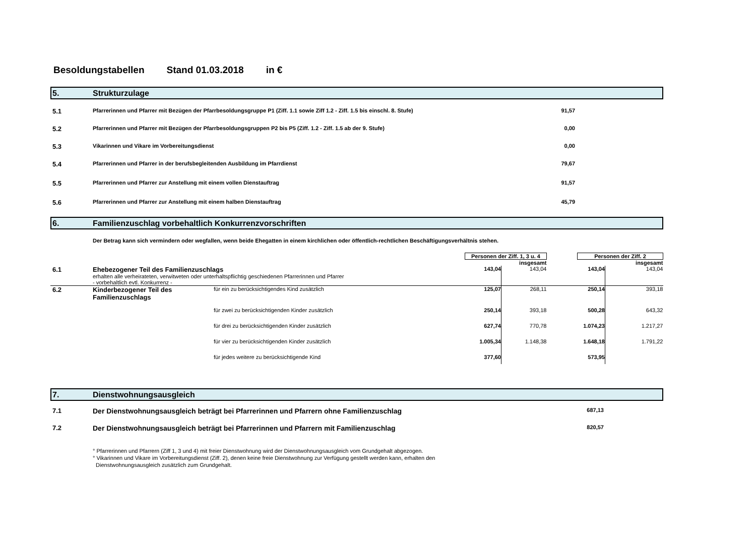Besoldungstabellen Stand 01.03.2018 in €
5. Strukturzulage
| 5.1 | Pfarrerinnen und Pfarrer mit Bezügen der Pfarrbesoldungsgruppe P1 (Ziff. 1.1 sowie Ziff 1.2 - Ziff. 1.5 bis einschl. 8. Stufe) | 91,57 | |
| 5.2 | Pfarrerinnen und Pfarrer mit Bezügen der Pfarrbesoldungsgruppen P2 bis P5 (Ziff. 1.2 - Ziff. 1.5 ab der 9. Stufe) | 0,00 | |
| 5.3 | Vikarinnen und Vikare im Vorbereitungsdienst | 0,00 | |
| 5.4 | Pfarrerinnen und Pfarrer in der berufsbegleitenden Ausbildung im Pfarrdienst | 79,67 | |
| 5.5 | Pfarrerinnen und Pfarrer zur Anstellung mit einem vollen Dienstauftrag | 91,57 | |
| 5.6 | Pfarrerinnen und Pfarrer zur Anstellung mit einem halben Dienstauftrag | 45,79 | |
6. Familienzuschlag vorbehaltlich Konkurrenzvorschriften
Der Betrag kann sich vermindern oder wegfallen, wenn beide Ehegatten in einem kirchlichen oder öffentlich-rechtlichen Beschäftigungsverhältnis stehen.
| | | | Personen der Ziff. 1, 3 u. 4 | | | Personen der Ziff. 2 | |
| | | | | insgesamt | | | insgesamt |
| 6.1 | Ehebezogener Teil des Familienzuschlags | | 143,04 | 143,04 | | 143,04 | 143,04 |
| | erhalten alle verheirateten, verwitweten oder unterhaltspflichtig geschiedenen Pfarrerinnen und Pfarrer - vorbehaltlich evtl. Konkurrenz - | | | | | | |
| 6.2 | Kinderbezogener Teil des Familienzuschlags | für ein zu berücksichtigendes Kind zusätzlich | 125,07 | 268,11 | | 250,14 | 393,18 |
| | | für zwei zu berücksichtigenden Kinder zusätzlich | 250,14 | 393,18 | | 500,28 | 643,32 |
| | | für drei zu berücksichtigenden Kinder zusätzlich | 627,74 | 770,78 | | 1.074,23 | 1.217,27 |
| | | für vier zu berücksichtigenden Kinder zusätzlich | 1.005,34 | 1.148,38 | | 1.648,18 | 1.791,22 |
| | | für jedes weitere zu berücksichtigende Kind | 377,60 | | | 573,95 | |
7. Dienstwohnungsausgleich
| 7.1 | Der Dienstwohnungsausgleich beträgt bei Pfarrerinnen und Pfarrern ohne Familienzuschlag | 687,13 | |
| 7.2 | Der Dienstwohnungsausgleich beträgt bei Pfarrerinnen und Pfarrern mit Familienzuschlag | 820,57 | |
° Pfarrerinnen und Pfarrern (Ziff 1, 3 und 4) mit freier Dienstwohnung wird der Dienstwohnungsausgleich vom Grundgehalt abgezogen.
° Vikarinnen und Vikare im Vorbereitungsdienst (Ziff. 2), denen keine freie Dienstwohnung zur Verfügung gestellt werden kann, erhalten den
Dienstwohnungsausgleich zusätzlich zum Grundgehalt.